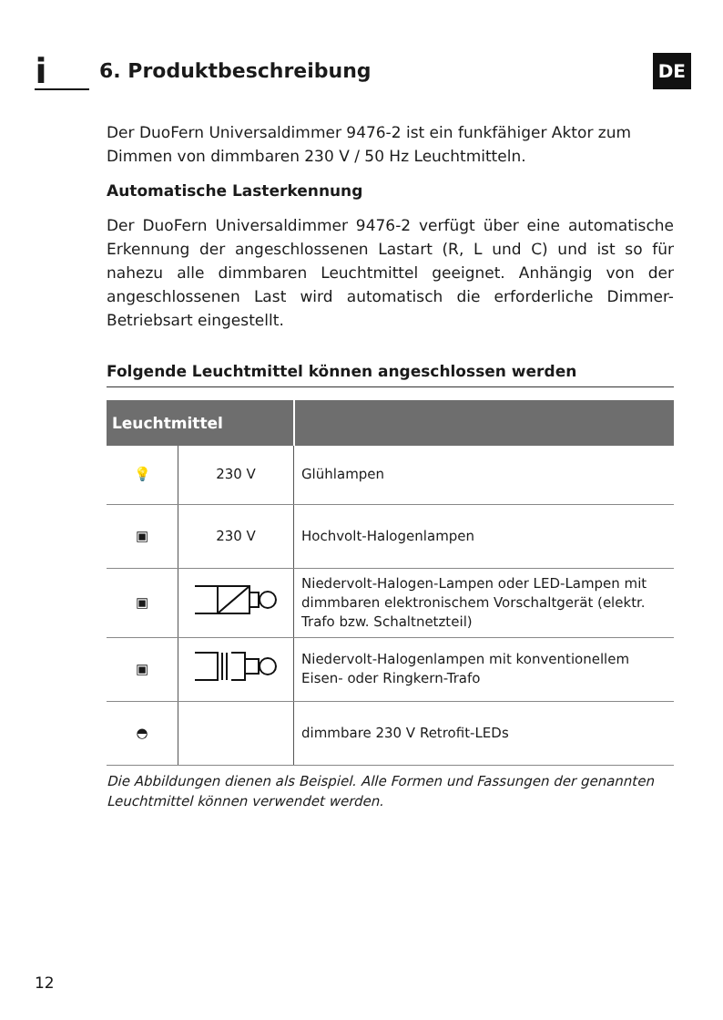i
6. Produktbeschreibung
DE
Der DuoFern Universaldimmer 9476-2 ist ein funkfähiger Aktor zum Dimmen von dimmbaren 230 V / 50 Hz Leuchtmitteln.
Automatische Lasterkennung
Der DuoFern Universaldimmer 9476-2 verfügt über eine automatische Erkennung der angeschlossenen Lastart (R, L und C) und ist so für nahezu alle dimmbaren Leuchtmittel geeignet. Anhängig von der angeschlossenen Last wird automatisch die erforderliche Dimmer-Betriebsart eingestellt.
Folgende Leuchtmittel können angeschlossen werden
| Leuchtmittel | | |
| --- | --- | --- |
| 💡 | 230 V | Glühlampen |
| ▣ | 230 V | Hochvolt-Halogenlampen |
| ▣ | | Niedervolt-Halogen-Lampen oder LED-Lampen mit dimmbaren elektronischem Vorschaltgerät (elektr. Trafo bzw. Schaltnetzteil) |
| ▣ | | Niedervolt-Halogenlampen mit konventionellem Eisen- oder Ringkern-Trafo |
| ◓ | | dimmbare 230 V Retrofit-LEDs |
Die Abbildungen dienen als Beispiel. Alle Formen und Fassungen der genannten Leuchtmittel können verwendet werden.
12